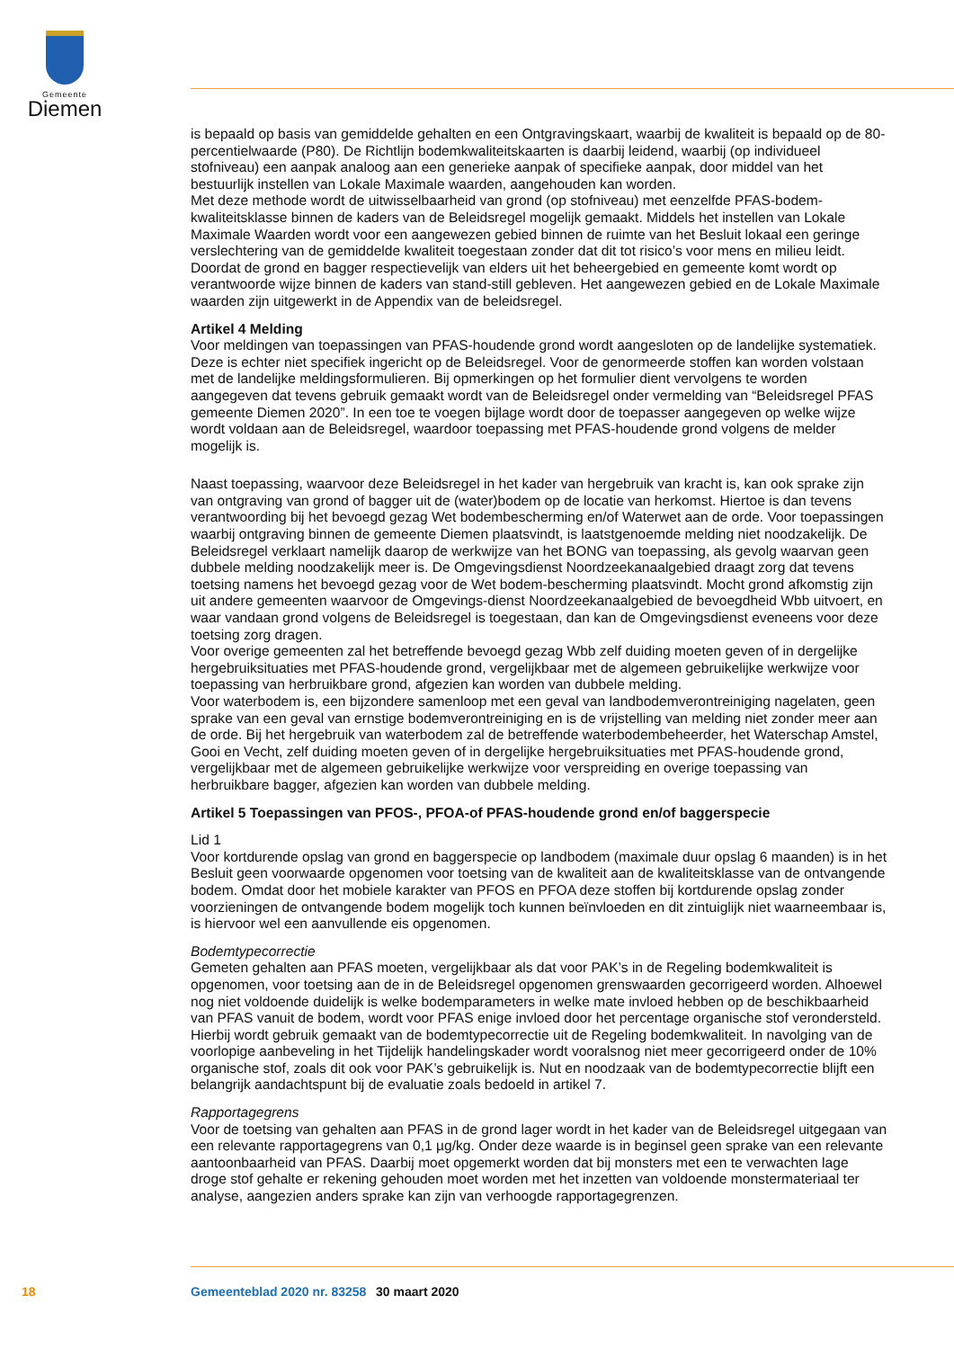Gemeente
Diemen
is bepaald op basis van gemiddelde gehalten en een Ontgravingskaart, waarbij de kwaliteit is bepaald op de 80-percentielwaarde (P80). De Richtlijn bodemkwaliteitskaarten is daarbij leidend, waarbij (op individueel stofniveau) een aanpak analoog aan een generieke aanpak of specifieke aanpak, door middel van het bestuurlijk instellen van Lokale Maximale waarden, aangehouden kan worden.
Met deze methode wordt de uitwisselbaarheid van grond (op stofniveau) met eenzelfde PFAS-bodem-kwaliteitsklasse binnen de kaders van de Beleidsregel mogelijk gemaakt. Middels het instellen van Lokale Maximale Waarden wordt voor een aangewezen gebied binnen de ruimte van het Besluit lokaal een geringe verslechtering van de gemiddelde kwaliteit toegestaan zonder dat dit tot risico’s voor mens en milieu leidt. Doordat de grond en bagger respectievelijk van elders uit het beheergebied en gemeente komt wordt op verantwoorde wijze binnen de kaders van stand-still gebleven. Het aangewezen gebied en de Lokale Maximale waarden zijn uitgewerkt in de Appendix van de beleidsregel.
Artikel 4 Melding
Voor meldingen van toepassingen van PFAS-houdende grond wordt aangesloten op de landelijke systematiek. Deze is echter niet specifiek ingericht op de Beleidsregel. Voor de genormeerde stoffen kan worden volstaan met de landelijke meldingsformulieren. Bij opmerkingen op het formulier dient vervolgens te worden aangegeven dat tevens gebruik gemaakt wordt van de Beleidsregel onder vermelding van “Beleidsregel PFAS gemeente Diemen 2020”. In een toe te voegen bijlage wordt door de toepasser aangegeven op welke wijze wordt voldaan aan de Beleidsregel, waardoor toepassing met PFAS-houdende grond volgens de melder mogelijk is.
Naast toepassing, waarvoor deze Beleidsregel in het kader van hergebruik van kracht is, kan ook sprake zijn van ontgraving van grond of bagger uit de (water)bodem op de locatie van herkomst. Hiertoe is dan tevens verantwoording bij het bevoegd gezag Wet bodembescherming en/of Waterwet aan de orde. Voor toepassingen waarbij ontgraving binnen de gemeente Diemen plaatsvindt, is laatstgenoemde melding niet noodzakelijk. De Beleidsregel verklaart namelijk daarop de werkwijze van het BONG van toepassing, als gevolg waarvan geen dubbele melding noodzakelijk meer is. De Omgevingsdienst Noordzeekanaalgebied draagt zorg dat tevens toetsing namens het bevoegd gezag voor de Wet bodem-bescherming plaatsvindt. Mocht grond afkomstig zijn uit andere gemeenten waarvoor de Omgevings-dienst Noordzeekanaalgebied de bevoegdheid Wbb uitvoert, en waar vandaan grond volgens de Beleidsregel is toegestaan, dan kan de Omgevingsdienst eveneens voor deze toetsing zorg dragen.
Voor overige gemeenten zal het betreffende bevoegd gezag Wbb zelf duiding moeten geven of in dergelijke hergebruiksituaties met PFAS-houdende grond, vergelijkbaar met de algemeen gebruikelijke werkwijze voor toepassing van herbruikbare grond, afgezien kan worden van dubbele melding.
Voor waterbodem is, een bijzondere samenloop met een geval van landbodemverontreiniging nagelaten, geen sprake van een geval van ernstige bodemverontreiniging en is de vrijstelling van melding niet zonder meer aan de orde. Bij het hergebruik van waterbodem zal de betreffende waterbodembeheerder, het Waterschap Amstel, Gooi en Vecht, zelf duiding moeten geven of in dergelijke hergebruiksituaties met PFAS-houdende grond, vergelijkbaar met de algemeen gebruikelijke werkwijze voor verspreiding en overige toepassing van herbruikbare bagger, afgezien kan worden van dubbele melding.
Artikel 5 Toepassingen van PFOS-, PFOA-of PFAS-houdende grond en/of baggerspecie
Lid 1
Voor kortdurende opslag van grond en baggerspecie op landbodem (maximale duur opslag 6 maanden) is in het Besluit geen voorwaarde opgenomen voor toetsing van de kwaliteit aan de kwaliteitsklasse van de ontvangende bodem. Omdat door het mobiele karakter van PFOS en PFOA deze stoffen bij kortdurende opslag zonder voorzieningen de ontvangende bodem mogelijk toch kunnen beïnvloeden en dit zintuiglijk niet waarneembaar is, is hiervoor wel een aanvullende eis opgenomen.
Bodemtypecorrectie
Gemeten gehalten aan PFAS moeten, vergelijkbaar als dat voor PAK’s in de Regeling bodemkwaliteit is opgenomen, voor toetsing aan de in de Beleidsregel opgenomen grenswaarden gecorrigeerd worden. Alhoewel nog niet voldoende duidelijk is welke bodemparameters in welke mate invloed hebben op de beschikbaarheid van PFAS vanuit de bodem, wordt voor PFAS enige invloed door het percentage organische stof verondersteld. Hierbij wordt gebruik gemaakt van de bodemtypecorrectie uit de Regeling bodemkwaliteit. In navolging van de voorlopige aanbeveling in het Tijdelijk handelingskader wordt vooralsnog niet meer gecorrigeerd onder de 10% organische stof, zoals dit ook voor PAK’s gebruikelijk is. Nut en noodzaak van de bodemtypecorrectie blijft een belangrijk aandachtspunt bij de evaluatie zoals bedoeld in artikel 7.
Rapportagegrens
Voor de toetsing van gehalten aan PFAS in de grond lager wordt in het kader van de Beleidsregel uitgegaan van een relevante rapportagegrens van 0,1 µg/kg. Onder deze waarde is in beginsel geen sprake van een relevante aantoonbaarheid van PFAS. Daarbij moet opgemerkt worden dat bij monsters met een te verwachten lage droge stof gehalte er rekening gehouden moet worden met het inzetten van voldoende monstermateriaal ter analyse, aangezien anders sprake kan zijn van verhoogde rapportagegrenzen.
18 Gemeenteblad 2020 nr. 83258 30 maart 2020